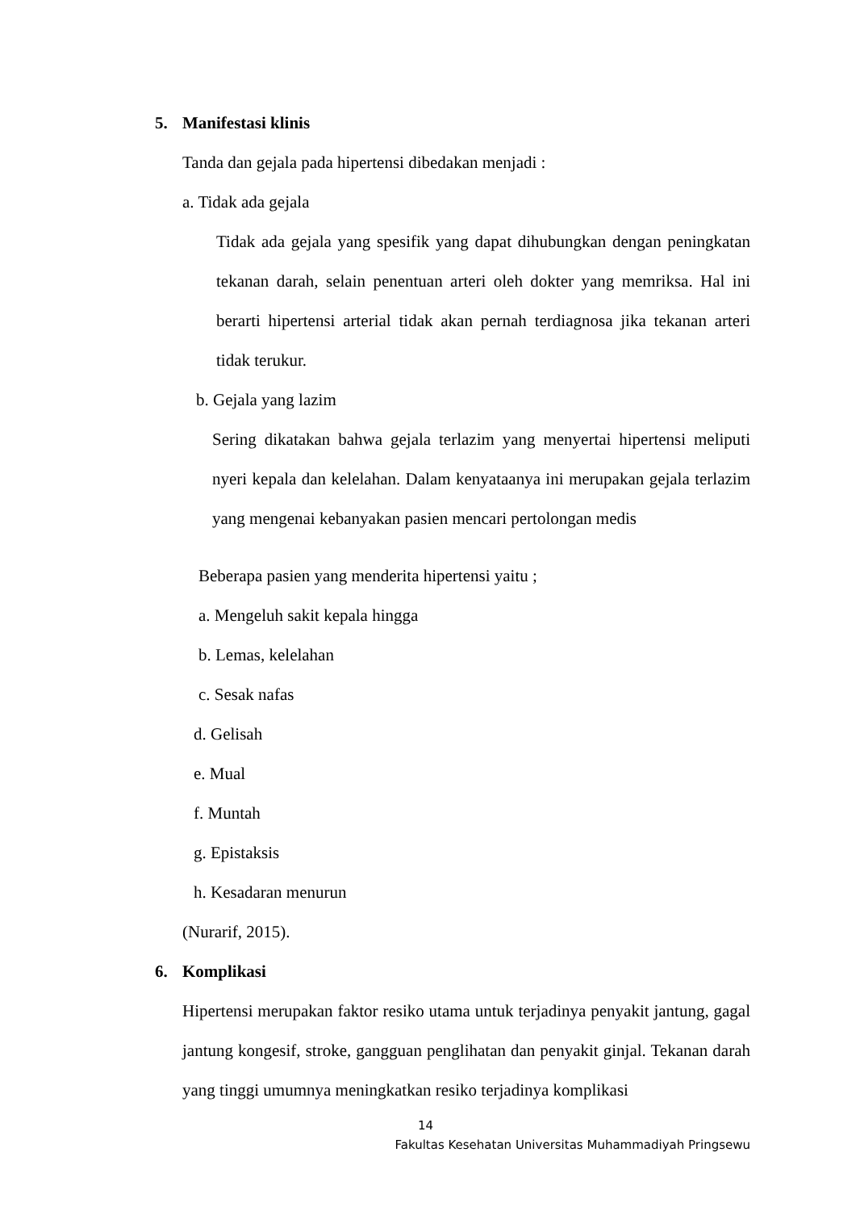5. Manifestasi klinis
Tanda dan gejala pada hipertensi dibedakan menjadi :
a. Tidak ada gejala
Tidak ada gejala yang spesifik yang dapat dihubungkan dengan peningkatan tekanan darah, selain penentuan arteri oleh dokter yang memriksa. Hal ini berarti hipertensi arterial tidak akan pernah terdiagnosa jika tekanan arteri tidak terukur.
b. Gejala yang lazim
Sering dikatakan bahwa gejala terlazim yang menyertai hipertensi meliputi nyeri kepala dan kelelahan. Dalam kenyataanya ini merupakan gejala terlazim yang mengenai kebanyakan pasien mencari pertolongan medis
Beberapa pasien yang menderita hipertensi yaitu ;
a. Mengeluh sakit kepala hingga
b. Lemas, kelelahan
c. Sesak nafas
d. Gelisah
e. Mual
f. Muntah
g. Epistaksis
h. Kesadaran menurun
(Nurarif, 2015).
6. Komplikasi
Hipertensi merupakan faktor resiko utama untuk terjadinya penyakit jantung, gagal jantung kongesif, stroke, gangguan penglihatan dan penyakit ginjal. Tekanan darah yang tinggi umumnya meningkatkan resiko terjadinya komplikasi
14
Fakultas Kesehatan Universitas Muhammadiyah Pringsewu